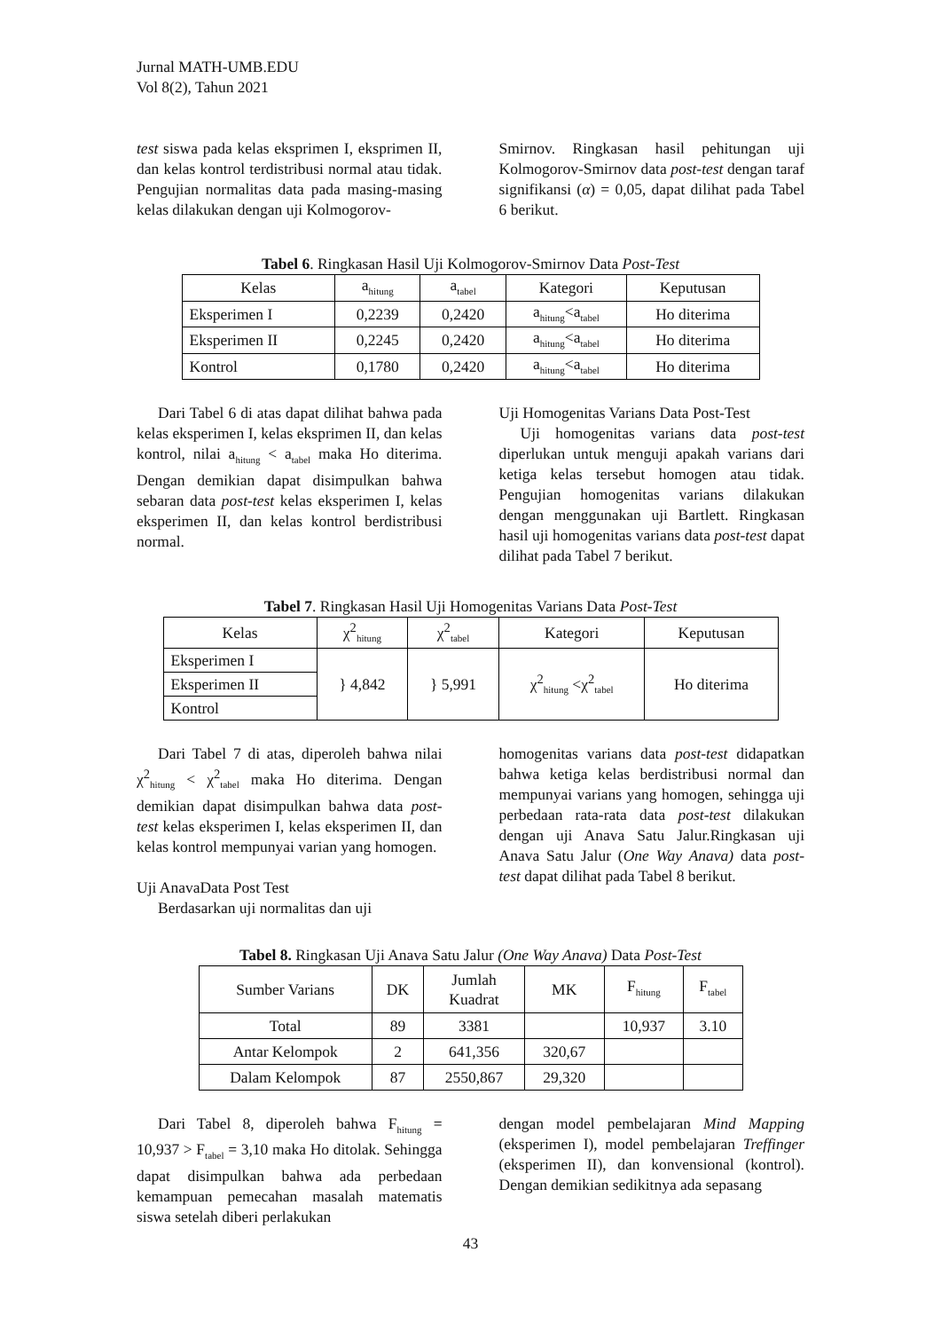Jurnal MATH-UMB.EDU
Vol 8(2), Tahun 2021
test siswa pada kelas eksprimen I, eksprimen II, dan kelas kontrol terdistribusi normal atau tidak. Pengujian normalitas data pada masing-masing kelas dilakukan dengan uji Kolmogorov-
Smirnov. Ringkasan hasil pehitungan uji Kolmogorov-Smirnov data post-test dengan taraf signifikansi (α) = 0,05, dapat dilihat pada Tabel 6 berikut.
Tabel 6. Ringkasan Hasil Uji Kolmogorov-Smirnov Data Post-Test
| Kelas | a<sub>hitung</sub> | a<sub>tabel</sub> | Kategori | Keputusan |
| --- | --- | --- | --- | --- |
| Eksperimen I | 0,2239 | 0,2420 | a<sub>hitung</sub><a<sub>tabel</sub> | Ho diterima |
| Eksperimen II | 0,2245 | 0,2420 | a<sub>hitung</sub><a<sub>tabel</sub> | Ho diterima |
| Kontrol | 0,1780 | 0,2420 | a<sub>hitung</sub><a<sub>tabel</sub> | Ho diterima |
Dari Tabel 6 di atas dapat dilihat bahwa pada kelas eksperimen I, kelas eksprimen II, dan kelas kontrol, nilai a<sub>hitung</sub> < a<sub>tabel</sub> maka Ho diterima. Dengan demikian dapat disimpulkan bahwa sebaran data post-test kelas eksperimen I, kelas eksperimen II, dan kelas kontrol berdistribusi normal.
Uji Homogenitas Varians Data Post-Test
Uji homogenitas varians data post-test diperlukan untuk menguji apakah varians dari ketiga kelas tersebut homogen atau tidak. Pengujian homogenitas varians dilakukan dengan menggunakan uji Bartlett. Ringkasan hasil uji homogenitas varians data post-test dapat dilihat pada Tabel 7 berikut.
Tabel 7. Ringkasan Hasil Uji Homogenitas Varians Data Post-Test
| Kelas | χ<sup>2</sup><sub>hitung</sub> | χ<sup>2</sup><sub>tabel</sub> | Kategori | Keputusan |
| --- | --- | --- | --- | --- |
| Eksperimen I | } 4,842 | } 5,991 | χ<sup>2</sup><sub>hitung</sub> <χ<sup>2</sup><sub>tabel</sub> | Ho diterima |
| Eksperimen II | | | | |
| Kontrol | | | | |
Dari Tabel 7 di atas, diperoleh bahwa nilai χ<sup>2</sup><sub>hitung</sub> < χ<sup>2</sup><sub>tabel</sub> maka Ho diterima. Dengan demikian dapat disimpulkan bahwa data post-test kelas eksperimen I, kelas eksperimen II, dan kelas kontrol mempunyai varian yang homogen.
Uji AnavaData Post Test
Berdasarkan uji normalitas dan uji
homogenitas varians data post-test didapatkan bahwa ketiga kelas berdistribusi normal dan mempunyai varians yang homogen, sehingga uji perbedaan rata-rata data post-test dilakukan dengan uji Anava Satu Jalur.Ringkasan uji Anava Satu Jalur (One Way Anava) data post-test dapat dilihat pada Tabel 8 berikut.
Tabel 8. Ringkasan Uji Anava Satu Jalur (One Way Anava) Data Post-Test
| Sumber Varians | DK | Jumlah Kuadrat | MK | F<sub>hitung</sub> | F<sub>tabel</sub> |
| --- | --- | --- | --- | --- | --- |
| Total | 89 | 3381 | | 10,937 | 3.10 |
| Antar Kelompok | 2 | 641,356 | 320,67 | | |
| Dalam Kelompok | 87 | 2550,867 | 29,320 | | |
Dari Tabel 8, diperoleh bahwa F<sub>hitung</sub> = 10,937 > F<sub>tabel</sub> = 3,10 maka Ho ditolak. Sehingga dapat disimpulkan bahwa ada perbedaan kemampuan pemecahan masalah matematis siswa setelah diberi perlakukan
dengan model pembelajaran Mind Mapping (eksperimen I), model pembelajaran Treffinger (eksperimen II), dan konvensional (kontrol). Dengan demikian sedikitnya ada sepasang
43